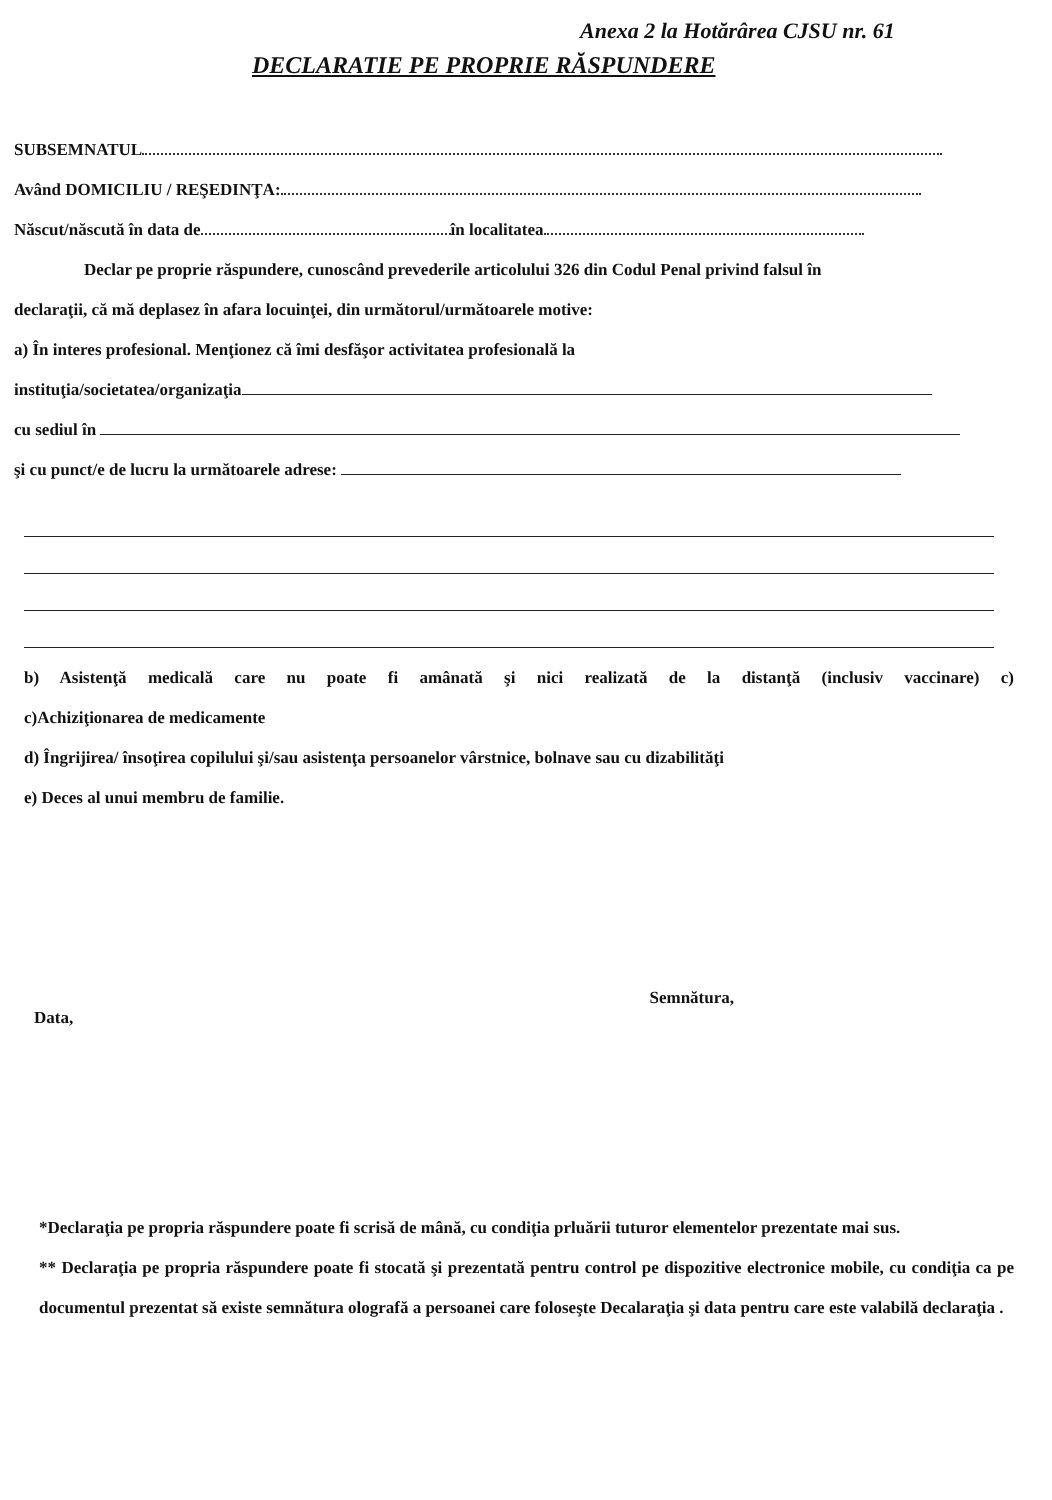Anexa 2 la Hotărârea CJSU nr. 61
DECLARATIE PE PROPRIE RĂSPUNDERE
SUBSEMNATUL
Având DOMICILIU / REŞEDINŢA:
Născut/născută în data de în localitatea
Declar pe proprie răspundere, cunoscând prevederile articolului 326 din Codul Penal privind falsul în
declaraţii, că mă deplasez în afara locuinţei, din următorul/următoarele motive:
a) În interes profesional. Menţionez că îmi desfăşor activitatea profesională la
instituţia/societatea/organizaţia
cu sediul în
şi cu punct/e de lucru la următoarele adrese:
b) Asistenţă medicală care nu poate fi amânată şi nici realizată de la distanţă (inclusiv vaccinare) c)
c)Achiziţionarea de medicamente
d) Îngrijirea/ însoţirea copilului şi/sau asistenţa persoanelor vârstnice, bolnave sau cu dizabilităţi
e) Deces al unui membru de familie.
Data, Semnătura,
*Declaraţia pe propria răspundere poate fi scrisă de mână, cu condiţia prluării tuturor elementelor prezentate mai sus.
** Declaraţia pe propria răspundere poate fi stocată şi prezentată pentru control pe dispozitive electronice mobile, cu condiţia ca pe documentul prezentat să existe semnătura olografă a persoanei care foloseşte Decalaraţia şi data pentru care este valabilă declaraţia .